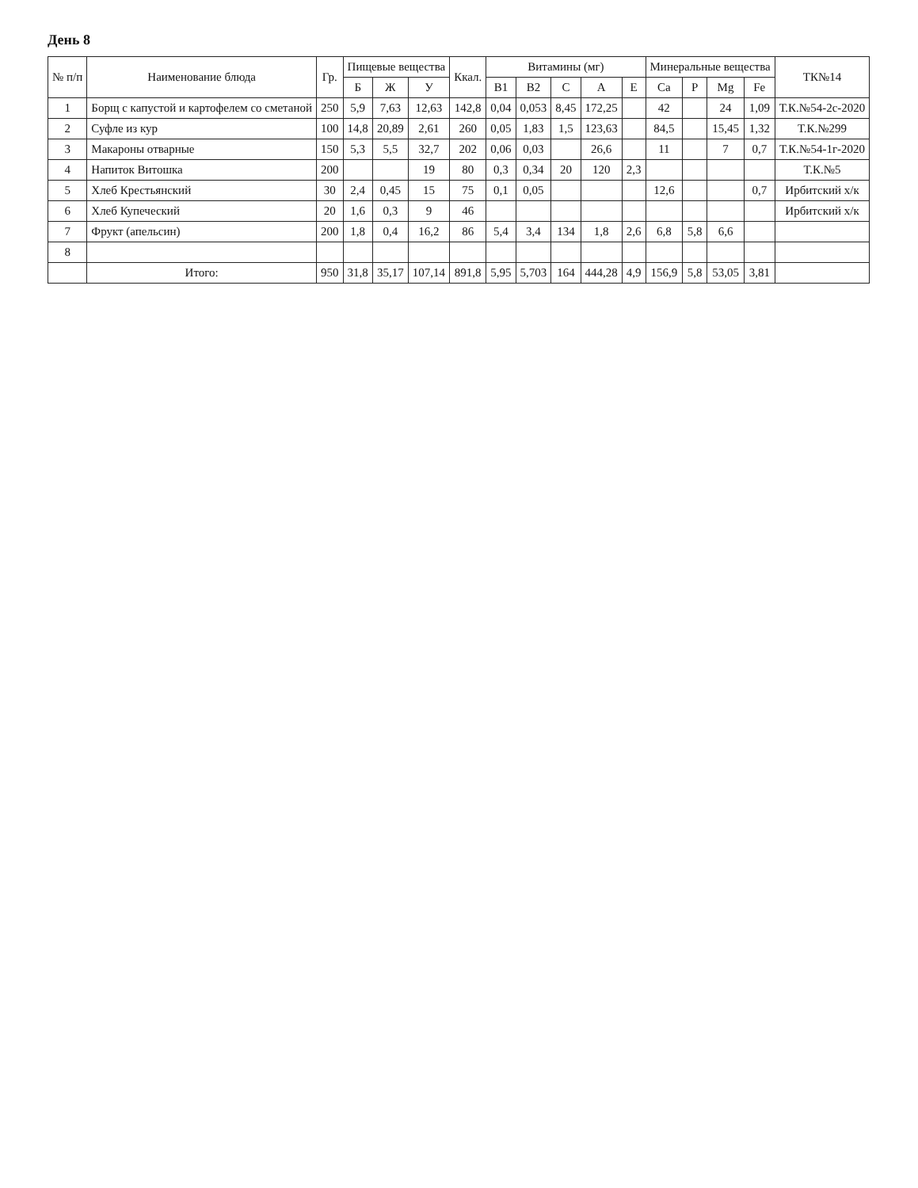День 8
| № п/п | Наименование блюда | Гр. | Пищевые вещества | | | Ккал. | Витамины (мг) | | | | | Минеральные вещества | | | | ТК№14 |
| --- | --- | --- | --- | --- | --- | --- | --- | --- | --- | --- | --- | --- | --- | --- | --- | --- |
| | | | Б | Ж | У | | B1 | B2 | C | A | E | Ca | P | Mg | Fe | |
| 1 | Борщ с капустой и картофелем со сметаной | 250 | 5,9 | 7,63 | 12,63 | 142,8 | 0,04 | 0,053 | 8,45 | 172,25 | | 42 | | 24 | 1,09 | Т.К.№54-2с-2020 |
| 2 | Суфле из кур | 100 | 14,8 | 20,89 | 2,61 | 260 | 0,05 | 1,83 | 1,5 | 123,63 | | 84,5 | | 15,45 | 1,32 | Т.К.№299 |
| 3 | Макароны отварные | 150 | 5,3 | 5,5 | 32,7 | 202 | 0,06 | 0,03 | | 26,6 | | 11 | | 7 | 0,7 | Т.К.№54-1г-2020 |
| 4 | Напиток Витошка | 200 | | | 19 | 80 | 0,3 | 0,34 | 20 | 120 | 2,3 | | | | | Т.К.№5 |
| 5 | Хлеб Крестьянский | 30 | 2,4 | 0,45 | 15 | 75 | 0,1 | 0,05 | | | | 12,6 | | | 0,7 | Ирбитский х/к |
| 6 | Хлеб Купеческий | 20 | 1,6 | 0,3 | 9 | 46 | | | | | | | | | | Ирбитский х/к |
| 7 | Фрукт (апельсин) | 200 | 1,8 | 0,4 | 16,2 | 86 | 5,4 | 3,4 | 134 | 1,8 | 2,6 | 6,8 | 5,8 | 6,6 | | |
| 8 | | | | | | | | | | | | | | | | |
| | Итого: | 950 | 31,8 | 35,17 | 107,14 | 891,8 | 5,95 | 5,703 | 164 | 444,28 | 4,9 | 156,9 | 5,8 | 53,05 | 3,81 | |